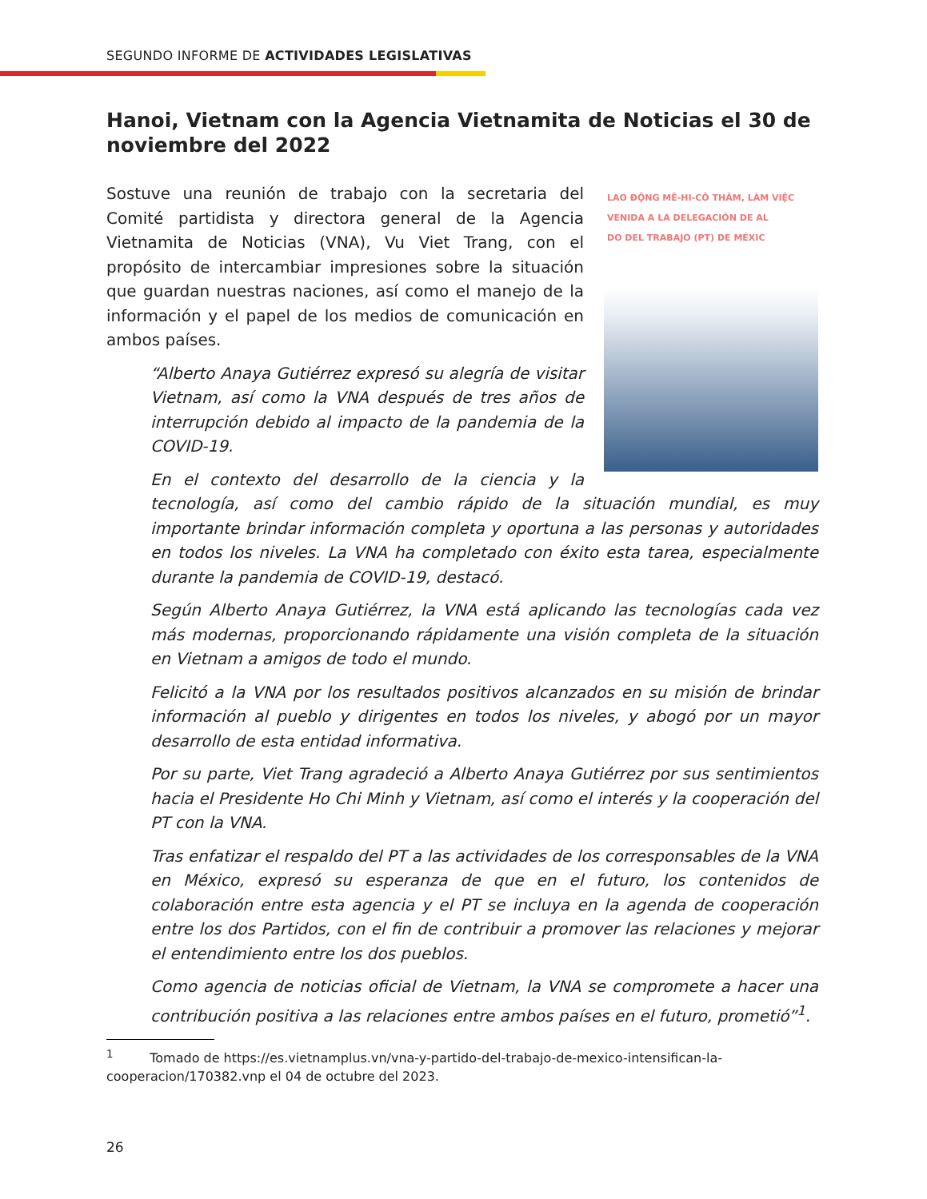SEGUNDO INFORME DE ACTIVIDADES LEGISLATIVAS
Hanoi, Vietnam con la Agencia Vietnamita de Noticias el 30 de noviembre del 2022
LAO ĐỘNG MÊ-HI-CÔ THĂM, LÀM VIỆC
VENIDA A LA DELEGACIÓN DE AL
DO DEL TRABAJO (PT) DE MÉXIC
Sostuve una reunión de trabajo con la secretaria del Comité partidista y directora general de la Agencia Vietnamita de Noticias (VNA), Vu Viet Trang, con el propósito de intercambiar impresiones sobre la situación que guardan nuestras naciones, así como el manejo de la información y el papel de los medios de comunicación en ambos países.
“Alberto Anaya Gutiérrez expresó su alegría de visitar Vietnam, así como la VNA después de tres años de interrupción debido al impacto de la pandemia de la COVID-19.
En el contexto del desarrollo de la ciencia y la tecnología, así como del cambio rápido de la situación mundial, es muy importante brindar información completa y oportuna a las personas y autoridades en todos los niveles. La VNA ha completado con éxito esta tarea, especialmente durante la pandemia de COVID-19, destacó.
Según Alberto Anaya Gutiérrez, la VNA está aplicando las tecnologías cada vez más modernas, proporcionando rápidamente una visión completa de la situación en Vietnam a amigos de todo el mundo.
Felicitó a la VNA por los resultados positivos alcanzados en su misión de brindar información al pueblo y dirigentes en todos los niveles, y abogó por un mayor desarrollo de esta entidad informativa.
Por su parte, Viet Trang agradeció a Alberto Anaya Gutiérrez por sus sentimientos hacia el Presidente Ho Chi Minh y Vietnam, así como el interés y la cooperación del PT con la VNA.
Tras enfatizar el respaldo del PT a las actividades de los corresponsables de la VNA en México, expresó su esperanza de que en el futuro, los contenidos de colaboración entre esta agencia y el PT se incluya en la agenda de cooperación entre los dos Partidos, con el fin de contribuir a promover las relaciones y mejorar el entendimiento entre los dos pueblos.
Como agencia de noticias oficial de Vietnam, la VNA se compromete a hacer una contribución positiva a las relaciones entre ambos países en el futuro, prometió”<sup>1</sup>.
<sup>1</sup> Tomado de https://es.vietnamplus.vn/vna-y-partido-del-trabajo-de-mexico-intensifi­can-la-cooperacion/170382.vnp el 04 de octubre del 2023.
26